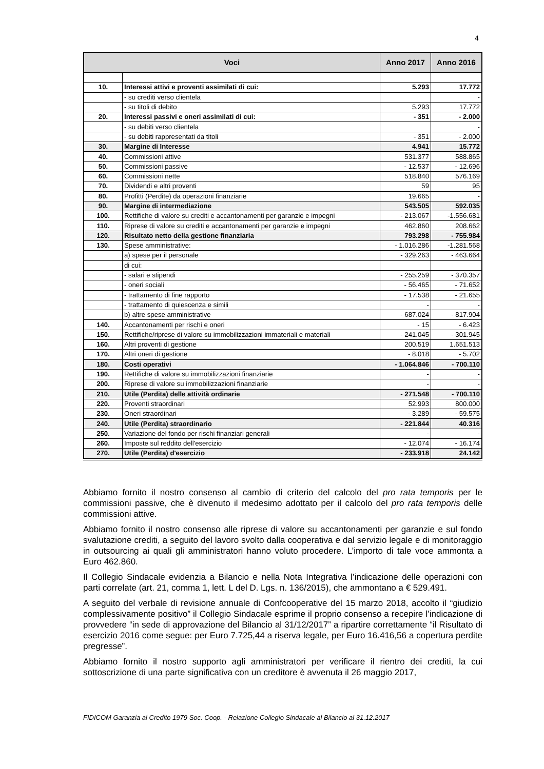4
| Voci | | Anno 2017 | Anno 2016 |
| --- | --- | --- | --- |
| 10. | Interessi attivi e proventi assimilati di cui: | 5.293 | 17.772 |
| | - su crediti verso clientela | | - |
| | - su titoli di debito | 5.293 | 17.772 |
| 20. | Interessi passivi e oneri assimilati di cui: | - 351 | - 2.000 |
| | - su debiti verso clientela | | - |
| | - su debiti rappresentati da titoli | - 351 | - 2.000 |
| 30. | Margine di Interesse | 4.941 | 15.772 |
| 40. | Commissioni attive | 531.377 | 588.865 |
| 50. | Commissioni passive | - 12.537 | - 12.696 |
| 60. | Commissioni nette | 518.840 | 576.169 |
| 70. | Dividendi e altri proventi | 59 | 95 |
| 80. | Profitti (Perdite) da operazioni finanziarie | 19.665 | - |
| 90. | Margine di intermediazione | 543.505 | 592.035 |
| 100. | Rettifiche di valore su crediti e accantonamenti per garanzie e impegni | - 213.067 | -1.556.681 |
| 110. | Riprese di valore su crediti e accantonamenti per garanzie e impegni | 462.860 | 208.662 |
| 120. | Risultato netto della gestione finanziaria | 793.298 | - 755.984 |
| 130. | Spese amministrative: | - 1.016.286 | -1.281.568 |
| | a) spese per il personale | - 329.263 | - 463.664 |
| | di cui: | | |
| | - salari e stipendi | - 255.259 | - 370.357 |
| | - oneri sociali | - 56.465 | - 71.652 |
| | - trattamento di fine rapporto | - 17.538 | - 21.655 |
| | - trattamento di quiescenza e simili | - | - |
| | b) altre spese amministrative | - 687.024 | - 817.904 |
| 140. | Accantonamenti per rischi e oneri | - 15 | - 6.423 |
| 150. | Rettifiche/riprese di valore su immobilizzazioni immateriali e materiali | - 241.045 | - 301.945 |
| 160. | Altri proventi di gestione | 200.519 | 1.651.513 |
| 170. | Altri oneri di gestione | - 8.018 | - 5.702 |
| 180. | Costi operativi | - 1.064.846 | - 700.110 |
| 190. | Rettifiche di valore su immobilizzazioni finanziarie | - | - |
| 200. | Riprese di valore su immobilizzazioni finanziarie | - | - |
| 210. | Utile (Perdita) delle attività ordinarie | - 271.548 | - 700.110 |
| 220. | Proventi straordinari | 52.993 | 800.000 |
| 230. | Oneri straordinari | - 3.289 | - 59.575 |
| 240. | Utile (Perdita) straordinario | - 221.844 | 40.316 |
| 250. | Variazione del fondo per rischi finanziari generali | - | - |
| 260. | Imposte sul reddito dell'esercizio | - 12.074 | - 16.174 |
| 270. | Utile (Perdita) d'esercizio | - 233.918 | 24.142 |
Abbiamo fornito il nostro consenso al cambio di criterio del calcolo del pro rata temporis per le commissioni passive, che è divenuto il medesimo adottato per il calcolo del pro rata temporis delle commissioni attive.
Abbiamo fornito il nostro consenso alle riprese di valore su accantonamenti per garanzie e sul fondo svalutazione crediti, a seguito del lavoro svolto dalla cooperativa e dal servizio legale e di monitoraggio in outsourcing ai quali gli amministratori hanno voluto procedere. L’importo di tale voce ammonta a Euro 462.860.
Il Collegio Sindacale evidenzia a Bilancio e nella Nota Integrativa l’indicazione delle operazioni con parti correlate (art. 21, comma 1, lett. L del D. Lgs. n. 136/2015), che ammontano a € 529.491.
A seguito del verbale di revisione annuale di Confcooperative del 15 marzo 2018, accolto il “giudizio complessivamente positivo” il Collegio Sindacale esprime il proprio consenso a recepire l’indicazione di provvedere “in sede di approvazione del Bilancio al 31/12/2017” a ripartire correttamente “il Risultato di esercizio 2016 come segue: per Euro 7.725,44 a riserva legale, per Euro 16.416,56 a copertura perdite pregresse”.
Abbiamo fornito il nostro supporto agli amministratori per verificare il rientro dei crediti, la cui sottoscrizione di una parte significativa con un creditore è avvenuta il 26 maggio 2017,
FIDICOM Garanzia al Credito 1979 Soc. Coop. - Relazione Collegio Sindacale al Bilancio al 31.12.2017